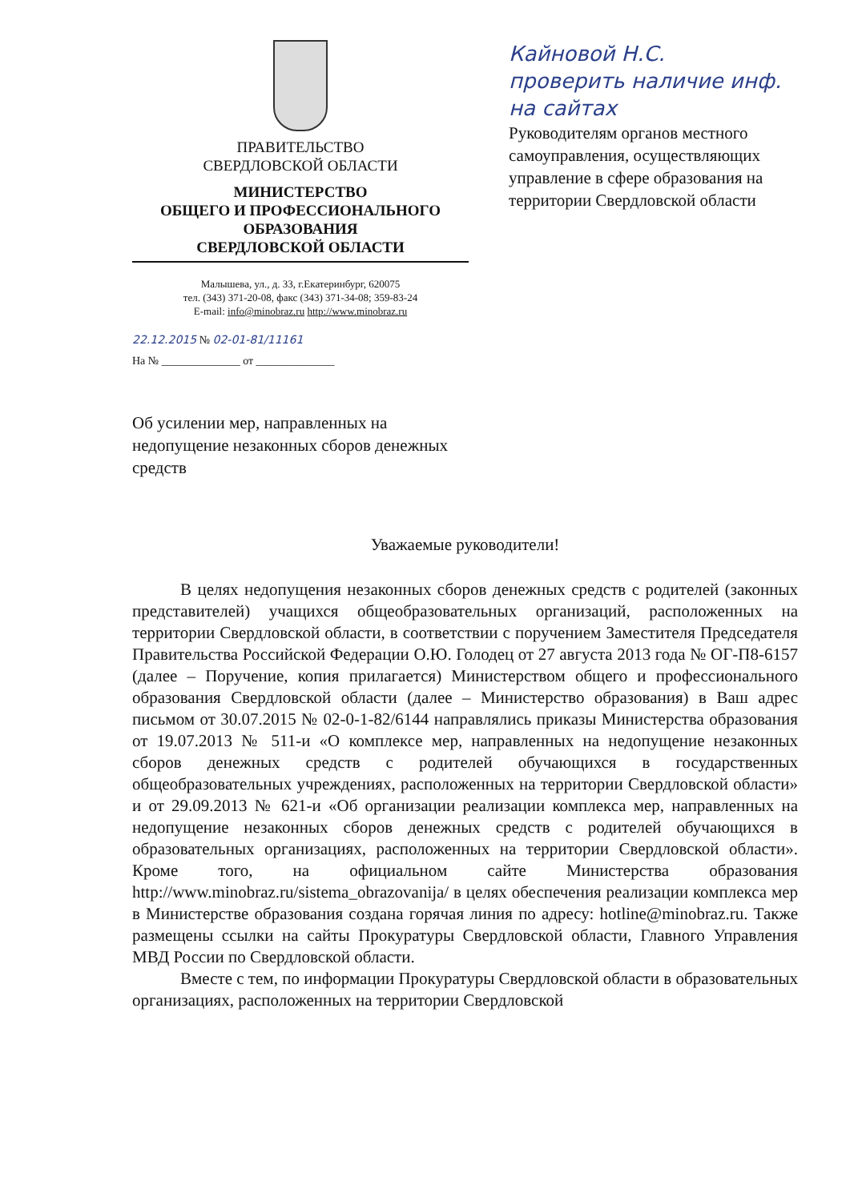ПРАВИТЕЛЬСТВО
СВЕРДЛОВСКОЙ ОБЛАСТИ
МИНИСТЕРСТВО
ОБЩЕГО И ПРОФЕССИОНАЛЬНОГО
ОБРАЗОВАНИЯ
СВЕРДЛОВСКОЙ ОБЛАСТИ
Малышева, ул., д. 33, г.Екатеринбург, 620075
тел. (343) 371-20-08, факс (343) 371-34-08; 359-83-24
E-mail: info@minobraz.ru http://www.minobraz.ru
22.12.2015 № 02-01-81/11161
На № ______________ от ______________
Кайновой Н.С.
проверить наличие инф. на сайтах
Руководителям органов местного самоуправления, осуществляющих управление в сфере образования на территории Свердловской области
Об усилении мер, направленных на недопущение незаконных сборов денежных средств
Уважаемые руководители!
В целях недопущения незаконных сборов денежных средств с родителей (законных представителей) учащихся общеобразовательных организаций, расположенных на территории Свердловской области, в соответствии с поручением Заместителя Председателя Правительства Российской Федерации О.Ю. Голодец от 27 августа 2013 года № ОГ-П8-6157 (далее – Поручение, копия прилагается) Министерством общего и профессионального образования Свердловской области (далее – Министерство образования) в Ваш адрес письмом от 30.07.2015 № 02-0-1-82/6144 направлялись приказы Министерства образования от 19.07.2013 № 511-и «О комплексе мер, направленных на недопущение незаконных сборов денежных средств с родителей обучающихся в государственных общеобразовательных учреждениях, расположенных на территории Свердловской области» и от 29.09.2013 № 621-и «Об организации реализации комплекса мер, направленных на недопущение незаконных сборов денежных средств с родителей обучающихся в образовательных организациях, расположенных на территории Свердловской области». Кроме того, на официальном сайте Министерства образования http://www.minobraz.ru/sistema_obrazovanija/ в целях обеспечения реализации комплекса мер в Министерстве образования создана горячая линия по адресу: hotline@minobraz.ru. Также размещены ссылки на сайты Прокуратуры Свердловской области, Главного Управления МВД России по Свердловской области.
Вместе с тем, по информации Прокуратуры Свердловской области в образовательных организациях, расположенных на территории Свердловской